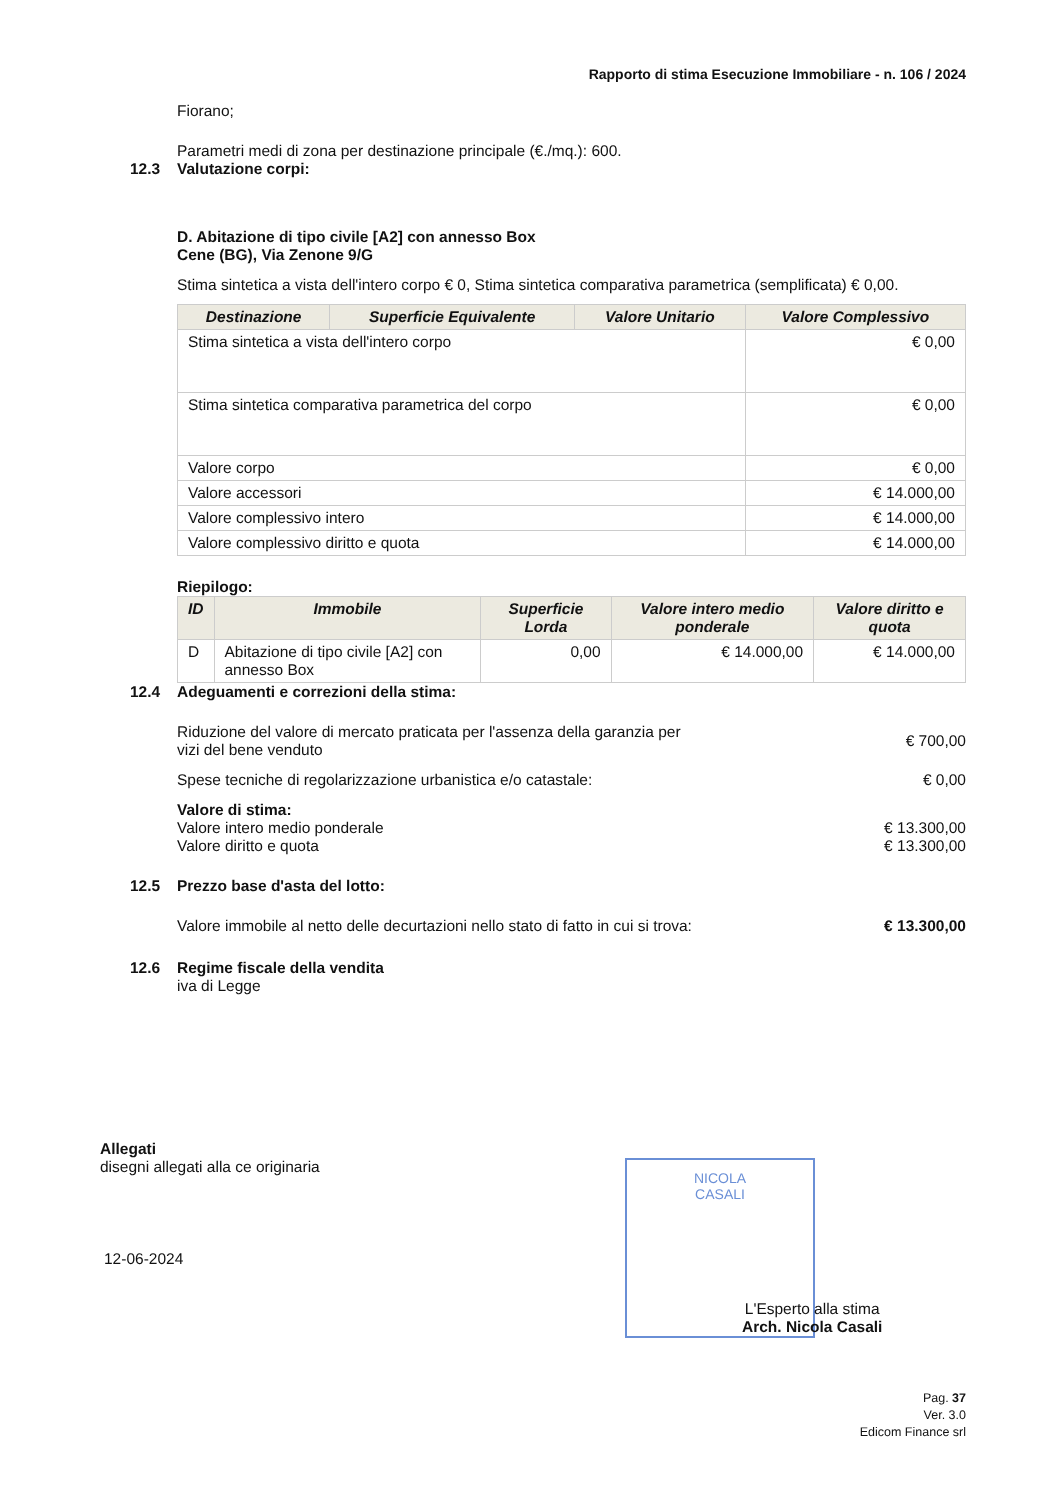Rapporto di stima Esecuzione Immobiliare - n. 106 / 2024
Fiorano;
Parametri medi di zona per destinazione principale (€./mq.): 600.
12.3 Valutazione corpi:
D. Abitazione di tipo civile [A2] con annesso Box
Cene (BG), Via Zenone 9/G
Stima sintetica a vista dell'intero corpo € 0, Stima sintetica comparativa parametrica (semplificata) € 0,00.
| Destinazione | Superficie Equivalente | Valore Unitario | Valore Complessivo |
| --- | --- | --- | --- |
| Stima sintetica a vista dell'intero corpo | | | € 0,00 |
| Stima sintetica comparativa parametrica del corpo | | | € 0,00 |
| Valore corpo | | | € 0,00 |
| Valore accessori | | | € 14.000,00 |
| Valore complessivo intero | | | € 14.000,00 |
| Valore complessivo diritto e quota | | | € 14.000,00 |
Riepilogo:
| ID | Immobile | Superficie Lorda | Valore intero medio ponderale | Valore diritto e quota |
| --- | --- | --- | --- | --- |
| D | Abitazione di tipo civile [A2] con annesso Box | 0,00 | € 14.000,00 | € 14.000,00 |
12.4 Adeguamenti e correzioni della stima:
Riduzione del valore di mercato praticata per l'assenza della garanzia per vizi del bene venduto
€ 700,00
Spese tecniche di regolarizzazione urbanistica e/o catastale:
€ 0,00
Valore di stima:
Valore intero medio ponderale € 13.300,00
Valore diritto e quota € 13.300,00
12.5 Prezzo base d'asta del lotto:
Valore immobile al netto delle decurtazioni nello stato di fatto in cui si trova:
€ 13.300,00
12.6 Regime fiscale della vendita
iva di Legge
Allegati
disegni allegati alla ce originaria
12-06-2024
NICOLA
CASALI
L'Esperto alla stima
Arch. Nicola Casali
Pag. 37
Ver. 3.0
Edicom Finance srl